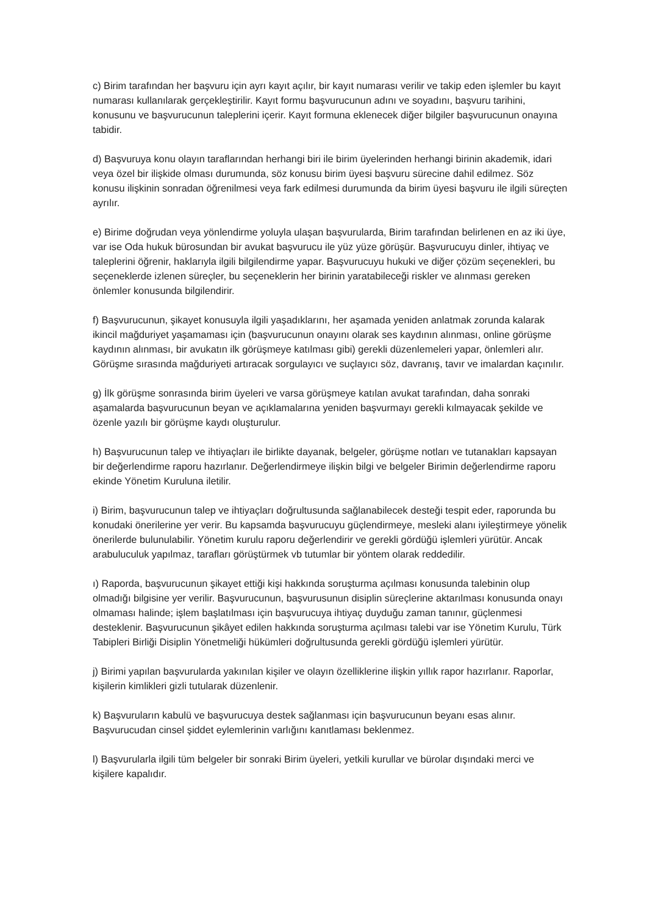c) Birim tarafından her başvuru için ayrı kayıt açılır, bir kayıt numarası verilir ve takip eden işlemler bu kayıt numarası kullanılarak gerçekleştirilir. Kayıt formu başvurucunun adını ve soyadını, başvuru tarihini, konusunu ve başvurucunun taleplerini içerir. Kayıt formuna eklenecek diğer bilgiler başvurucunun onayına tabidir.
d) Başvuruya konu olayın taraflarından herhangi biri ile birim üyelerinden herhangi birinin akademik, idari veya özel bir ilişkide olması durumunda, söz konusu birim üyesi başvuru sürecine dahil edilmez. Söz konusu ilişkinin sonradan öğrenilmesi veya fark edilmesi durumunda da birim üyesi başvuru ile ilgili süreçten ayrılır.
e) Birime doğrudan veya yönlendirme yoluyla ulaşan başvurularda, Birim tarafından belirlenen en az iki üye, var ise Oda hukuk bürosundan bir avukat başvurucu ile yüz yüze görüşür. Başvurucuyu dinler, ihtiyaç ve taleplerini öğrenir, haklarıyla ilgili bilgilendirme yapar. Başvurucuyu hukuki ve diğer çözüm seçenekleri, bu seçeneklerde izlenen süreçler, bu seçeneklerin her birinin yaratabileceği riskler ve alınması gereken önlemler konusunda bilgilendirir.
f) Başvurucunun, şikayet konusuyla ilgili yaşadıklarını, her aşamada yeniden anlatmak zorunda kalarak ikincil mağduriyet yaşamaması için (başvurucunun onayını olarak ses kaydının alınması, online görüşme kaydının alınması, bir avukatın ilk görüşmeye katılması gibi) gerekli düzenlemeleri yapar, önlemleri alır. Görüşme sırasında mağduriyeti artıracak sorgulayıcı ve suçlayıcı söz, davranış, tavır ve imalardan kaçınılır.
g) İlk görüşme sonrasında birim üyeleri ve varsa görüşmeye katılan avukat tarafından, daha sonraki aşamalarda başvurucunun beyan ve açıklamalarına yeniden başvurmayı gerekli kılmayacak şekilde ve özenle yazılı bir görüşme kaydı oluşturulur.
h) Başvurucunun talep ve ihtiyaçları ile birlikte dayanak, belgeler, görüşme notları ve tutanakları kapsayan bir değerlendirme raporu hazırlanır. Değerlendirmeye ilişkin bilgi ve belgeler Birimin değerlendirme raporu ekinde Yönetim Kuruluna iletilir.
i) Birim, başvurucunun talep ve ihtiyaçları doğrultusunda sağlanabilecek desteği tespit eder, raporunda bu konudaki önerilerine yer verir. Bu kapsamda başvurucuyu güçlendirmeye, mesleki alanı iyileştirmeye yönelik önerilerde bulunulabilir. Yönetim kurulu raporu değerlendirir ve gerekli gördüğü işlemleri yürütür. Ancak arabuluculuk yapılmaz, tarafları görüştürmek vb tutumlar bir yöntem olarak reddedilir.
ı) Raporda, başvurucunun şikayet ettiği kişi hakkında soruşturma açılması konusunda talebinin olup olmadığı bilgisine yer verilir. Başvurucunun, başvurusunun disiplin süreçlerine aktarılması konusunda onayı olmaması halinde; işlem başlatılması için başvurucuya ihtiyaç duyduğu zaman tanınır, güçlenmesi desteklenir. Başvurucunun şikâyet edilen hakkında soruşturma açılması talebi var ise Yönetim Kurulu, Türk Tabipleri Birliği Disiplin Yönetmeliği hükümleri doğrultusunda gerekli gördüğü işlemleri yürütür.
j) Birimi yapılan başvurularda yakınılan kişiler ve olayın özelliklerine ilişkin yıllık rapor hazırlanır. Raporlar, kişilerin kimlikleri gizli tutularak düzenlenir.
k) Başvuruların kabulü ve başvurucuya destek sağlanması için başvurucunun beyanı esas alınır. Başvurucudan cinsel şiddet eylemlerinin varlığını kanıtlaması beklenmez.
l) Başvurularla ilgili tüm belgeler bir sonraki Birim üyeleri, yetkili kurullar ve bürolar dışındaki merci ve kişilere kapalıdır.